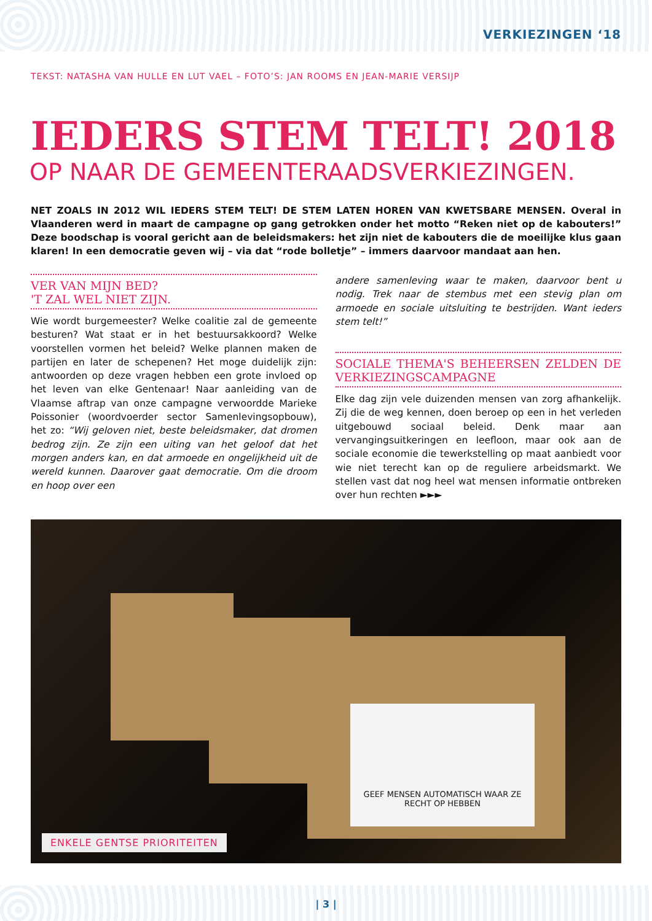VERKIEZINGEN ‘18
TEKST: NATASHA VAN HULLE EN LUT VAEL – FOTO’S: JAN ROOMS EN JEAN-MARIE VERSIJP
IEDERS STEM TELT! 2018
OP NAAR DE GEMEENTERAADSVERKIEZINGEN.
NET ZOALS IN 2012 WIL IEDERS STEM TELT! DE STEM LATEN HOREN VAN KWETSBARE MENSEN. Overal in Vlaanderen werd in maart de campagne op gang getrokken onder het motto “Reken niet op de kabouters!” Deze boodschap is vooral gericht aan de beleidsmakers: het zijn niet de kabouters die de moeilijke klus gaan klaren! In een democratie geven wij – via dat “rode bolletje” – immers daarvoor mandaat aan hen.
VER VAN MIJN BED?
'T ZAL WEL NIET ZIJN.
Wie wordt burgemeester? Welke coalitie zal de gemeente besturen? Wat staat er in het bestuursakkoord? Welke voorstellen vormen het beleid? Welke plannen maken de partijen en later de schepenen? Het moge duidelijk zijn: antwoorden op deze vragen hebben een grote invloed op het leven van elke Gentenaar! Naar aanleiding van de Vlaamse aftrap van onze campagne verwoordde Marieke Poissonier (woordvoerder sector Samenlevingsopbouw), het zo: “Wij geloven niet, beste beleidsmaker, dat dromen bedrog zijn. Ze zijn een uiting van het geloof dat het morgen anders kan, en dat armoede en ongelijkheid uit de wereld kunnen. Daarover gaat democratie. Om die droom en hoop over een
andere samenleving waar te maken, daarvoor bent u nodig. Trek naar de stembus met een stevig plan om armoede en sociale uitsluiting te bestrijden. Want ieders stem telt!”
SOCIALE THEMA'S BEHEERSEN ZELDEN DE VERKIEZINGSCAMPAGNE
Elke dag zijn vele duizenden mensen van zorg afhankelijk. Zij die de weg kennen, doen beroep op een in het verleden uitgebouwd sociaal beleid. Denk maar aan vervangingsuitkeringen en leefloon, maar ook aan de sociale economie die tewerkstelling op maat aanbiedt voor wie niet terecht kan op de reguliere arbeidsmarkt. We stellen vast dat nog heel wat mensen informatie ontbreken over hun rechten ►►►
GEEF MENSEN AUTOMATISCH WAAR ZE RECHT OP HEBBEN
ENKELE GENTSE PRIORITEITEN
| 3 |